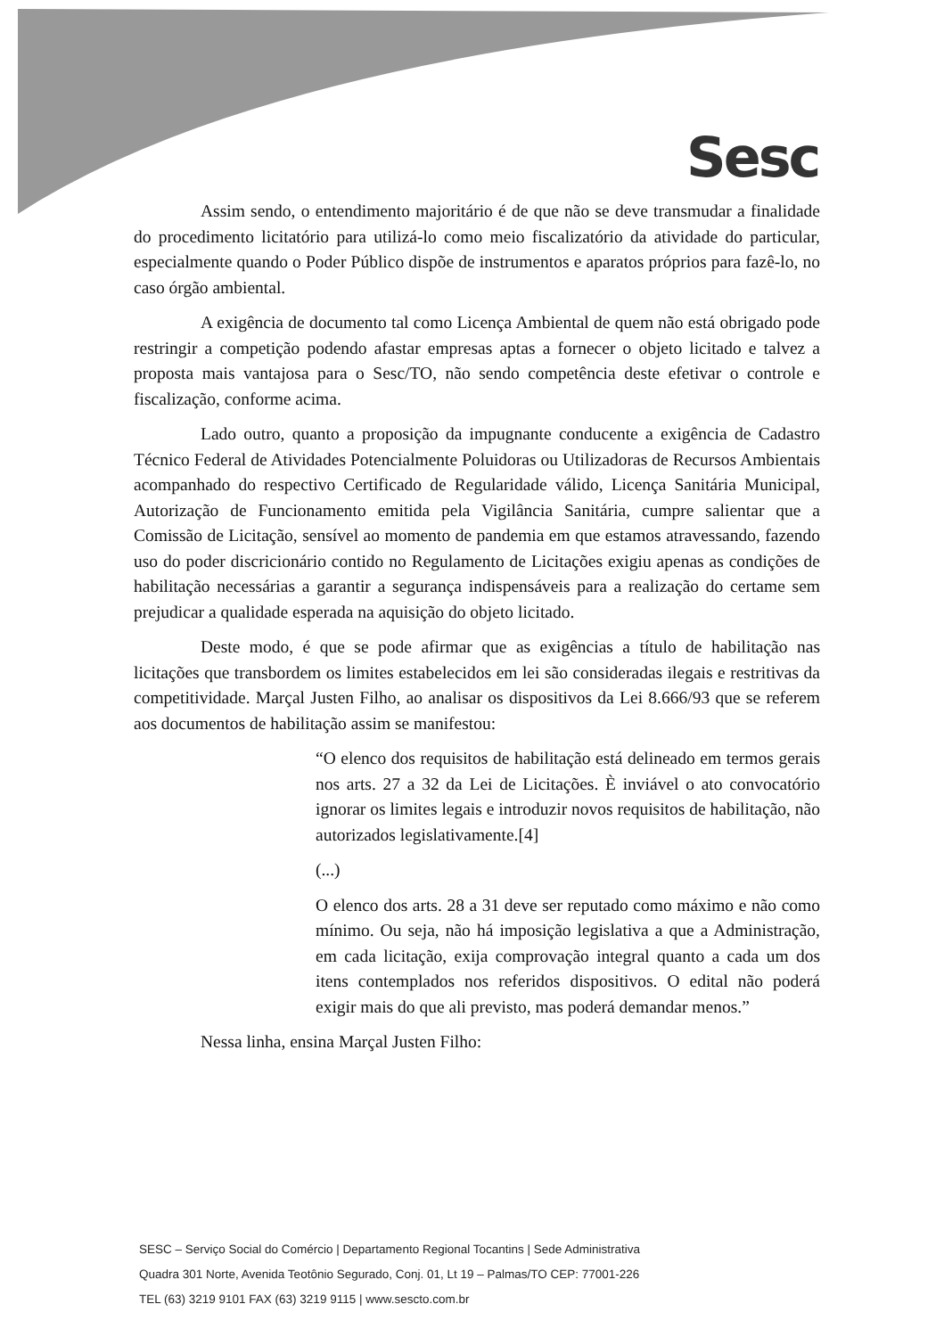Sesc
Assim sendo, o entendimento majoritário é de que não se deve transmudar a finalidade do procedimento licitatório para utilizá-lo como meio fiscalizatório da atividade do particular, especialmente quando o Poder Público dispõe de instrumentos e aparatos próprios para fazê-lo, no caso órgão ambiental.
A exigência de documento tal como Licença Ambiental de quem não está obrigado pode restringir a competição podendo afastar empresas aptas a fornecer o objeto licitado e talvez a proposta mais vantajosa para o Sesc/TO, não sendo competência deste efetivar o controle e fiscalização, conforme acima.
Lado outro, quanto a proposição da impugnante conducente a exigência de Cadastro Técnico Federal de Atividades Potencialmente Poluidoras ou Utilizadoras de Recursos Ambientais acompanhado do respectivo Certificado de Regularidade válido, Licença Sanitária Municipal, Autorização de Funcionamento emitida pela Vigilância Sanitária, cumpre salientar que a Comissão de Licitação, sensível ao momento de pandemia em que estamos atravessando, fazendo uso do poder discricionário contido no Regulamento de Licitações exigiu apenas as condições de habilitação necessárias a garantir a segurança indispensáveis para a realização do certame sem prejudicar a qualidade esperada na aquisição do objeto licitado.
Deste modo, é que se pode afirmar que as exigências a título de habilitação nas licitações que transbordem os limites estabelecidos em lei são consideradas ilegais e restritivas da competitividade. Marçal Justen Filho, ao analisar os dispositivos da Lei 8.666/93 que se referem aos documentos de habilitação assim se manifestou:
“O elenco dos requisitos de habilitação está delineado em termos gerais nos arts. 27 a 32 da Lei de Licitações. È inviável o ato convocatório ignorar os limites legais e introduzir novos requisitos de habilitação, não autorizados legislativamente.[4]
(...)
O elenco dos arts. 28 a 31 deve ser reputado como máximo e não como mínimo. Ou seja, não há imposição legislativa a que a Administração, em cada licitação, exija comprovação integral quanto a cada um dos itens contemplados nos referidos dispositivos. O edital não poderá exigir mais do que ali previsto, mas poderá demandar menos.”
Nessa linha, ensina Marçal Justen Filho:
SESC – Serviço Social do Comércio | Departamento Regional Tocantins | Sede Administrativa
Quadra 301 Norte, Avenida Teotônio Segurado, Conj. 01, Lt 19 – Palmas/TO CEP: 77001-226
TEL (63) 3219 9101 FAX (63) 3219 9115 | www.sescto.com.br